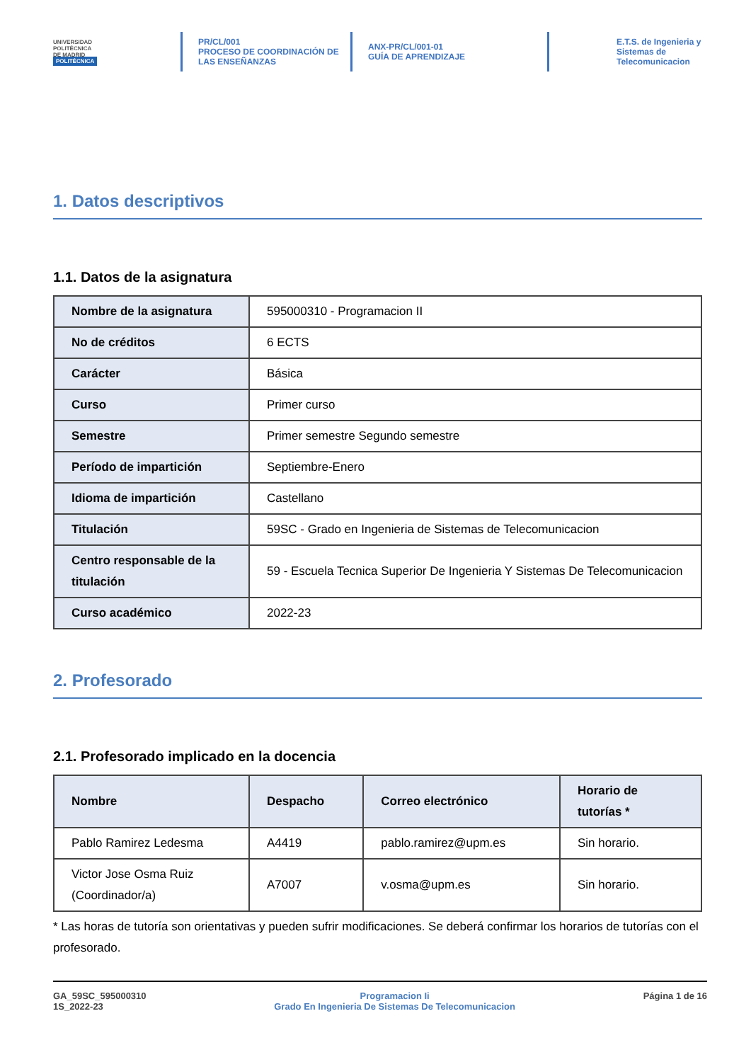UNIVERSIDAD
POLITÉCNICA
DE MADRID
POLITÉCNICA
PR/CL/001
PROCESO DE COORDINACIÓN DE
LAS ENSEÑANZAS
ANX-PR/CL/001-01
GUÍA DE APRENDIZAJE
E.T.S. de Ingenieria y
Sistemas de
Telecomunicacion
1. Datos descriptivos
1.1. Datos de la asignatura
| Nombre de la asignatura | 595000310 - Programacion II |
| No de créditos | 6 ECTS |
| Carácter | Básica |
| Curso | Primer curso |
| Semestre | Primer semestre Segundo semestre |
| Período de impartición | Septiembre-Enero |
| Idioma de impartición | Castellano |
| Titulación | 59SC - Grado en Ingenieria de Sistemas de Telecomunicacion |
| Centro responsable de la titulación | 59 - Escuela Tecnica Superior De Ingenieria Y Sistemas De Telecomunicacion |
| Curso académico | 2022-23 |
2. Profesorado
2.1. Profesorado implicado en la docencia
| Nombre | Despacho | Correo electrónico | Horario de tutorías * |
| --- | --- | --- | --- |
| Pablo Ramirez Ledesma | A4419 | pablo.ramirez@upm.es | Sin horario. |
| Victor Jose Osma Ruiz (Coordinador/a) | A7007 | v.osma@upm.es | Sin horario. |
* Las horas de tutoría son orientativas y pueden sufrir modificaciones. Se deberá confirmar los horarios de tutorías con el profesorado.
GA_59SC_595000310
1S_2022-23
Programacion Ii
Grado En Ingenieria De Sistemas De Telecomunicacion
Página 1 de 16